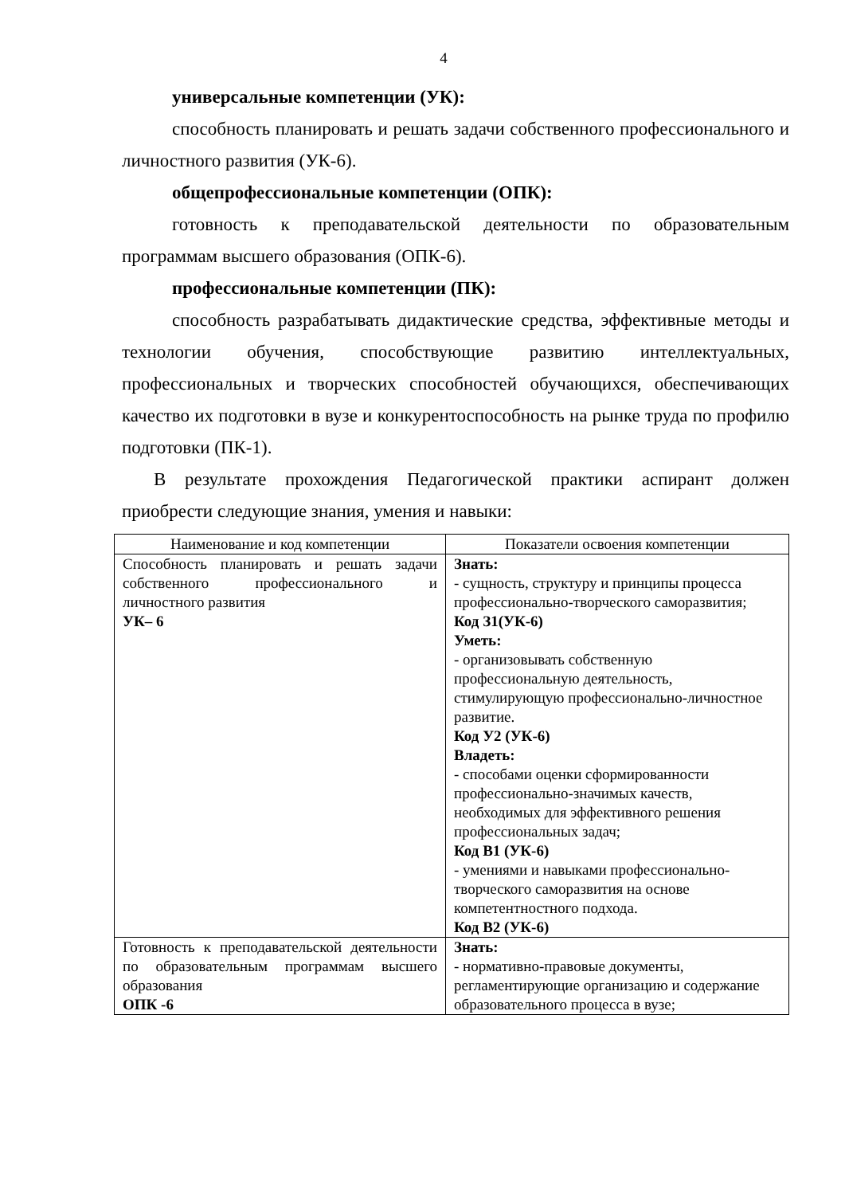4
универсальные компетенции (УК):
способность планировать и решать задачи собственного профессионального и личностного развития (УК-6).
общепрофессиональные компетенции (ОПК):
готовность к преподавательской деятельности по образовательным программам высшего образования (ОПК-6).
профессиональные компетенции (ПК):
способность разрабатывать дидактические средства, эффективные методы и технологии обучения, способствующие развитию интеллектуальных, профессиональных и творческих способностей обучающихся, обеспечивающих качество их подготовки в вузе и конкурентоспособность на рынке труда по профилю подготовки (ПК-1).
В результате прохождения Педагогической практики аспирант должен приобрести следующие знания, умения и навыки:
| Наименование и код компетенции | Показатели освоения компетенции |
| --- | --- |
| Способность планировать и решать задачи собственного профессионального и личностного развития УК– 6 | Знать: - сущность, структуру и принципы процесса профессионально-творческого саморазвития; Код З1(УК-6) Уметь: - организовывать собственную профессиональную деятельность, стимулирующую профессионально-личностное развитие. Код У2 (УК-6) Владеть: - способами оценки сформированности профессионально-значимых качеств, необходимых для эффективного решения профессиональных задач; Код В1 (УК-6) - умениями и навыками профессионально-творческого саморазвития на основе компетентностного подхода. Код В2 (УК-6) |
| Готовность к преподавательской деятельности по образовательным программам высшего образования ОПК -6 | Знать: - нормативно-правовые документы, регламентирующие организацию и содержание образовательного процесса в вузе; |